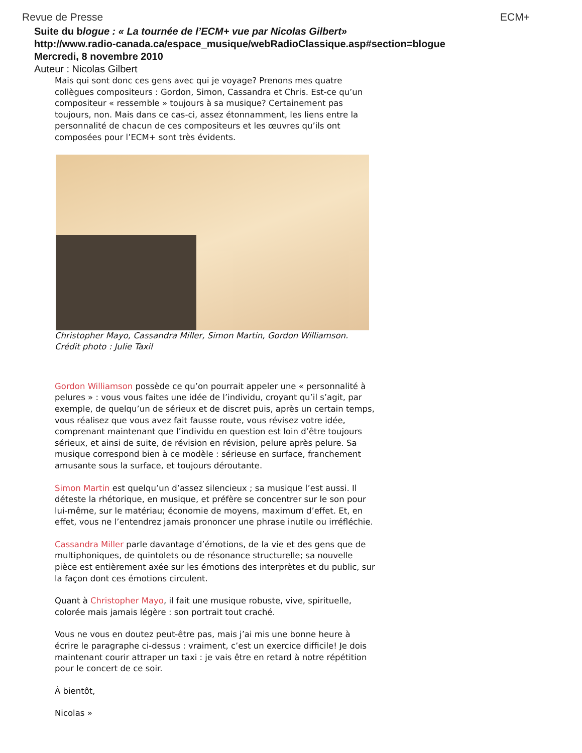Revue de Presse ECM+
Suite du blogue : « La tournée de l’ECM+ vue par Nicolas Gilbert»
http://www.radio-canada.ca/espace_musique/webRadioClassique.asp#section=blogue
Mercredi, 8 novembre 2010
Auteur : Nicolas Gilbert
Mais qui sont donc ces gens avec qui je voyage? Prenons mes quatre collègues compositeurs : Gordon, Simon, Cassandra et Chris. Est-ce qu’un compositeur « ressemble » toujours à sa musique? Certainement pas toujours, non. Mais dans ce cas-ci, assez étonnamment, les liens entre la personnalité de chacun de ces compositeurs et les œuvres qu’ils ont composées pour l’ECM+ sont très évidents.
Christopher Mayo, Cassandra Miller, Simon Martin, Gordon Williamson.
Crédit photo : Julie Taxil
Gordon Williamson possède ce qu’on pourrait appeler une « personnalité à pelures » : vous vous faites une idée de l’individu, croyant qu’il s’agit, par exemple, de quelqu’un de sérieux et de discret puis, après un certain temps, vous réalisez que vous avez fait fausse route, vous révisez votre idée, comprenant maintenant que l’individu en question est loin d’être toujours sérieux, et ainsi de suite, de révision en révision, pelure après pelure. Sa musique correspond bien à ce modèle : sérieuse en surface, franchement amusante sous la surface, et toujours déroutante.
Simon Martin est quelqu’un d’assez silencieux ; sa musique l’est aussi. Il déteste la rhétorique, en musique, et préfère se concentrer sur le son pour lui-même, sur le matériau; économie de moyens, maximum d’effet. Et, en effet, vous ne l’entendrez jamais prononcer une phrase inutile ou irréfléchie.
Cassandra Miller parle davantage d’émotions, de la vie et des gens que de multiphoniques, de quintolets ou de résonance structurelle; sa nouvelle pièce est entièrement axée sur les émotions des interprètes et du public, sur la façon dont ces émotions circulent.
Quant à Christopher Mayo, il fait une musique robuste, vive, spirituelle, colorée mais jamais légère : son portrait tout craché.
Vous ne vous en doutez peut-être pas, mais j’ai mis une bonne heure à écrire le paragraphe ci-dessus : vraiment, c’est un exercice difficile! Je dois maintenant courir attraper un taxi : je vais être en retard à notre répétition pour le concert de ce soir.
À bientôt,
Nicolas »